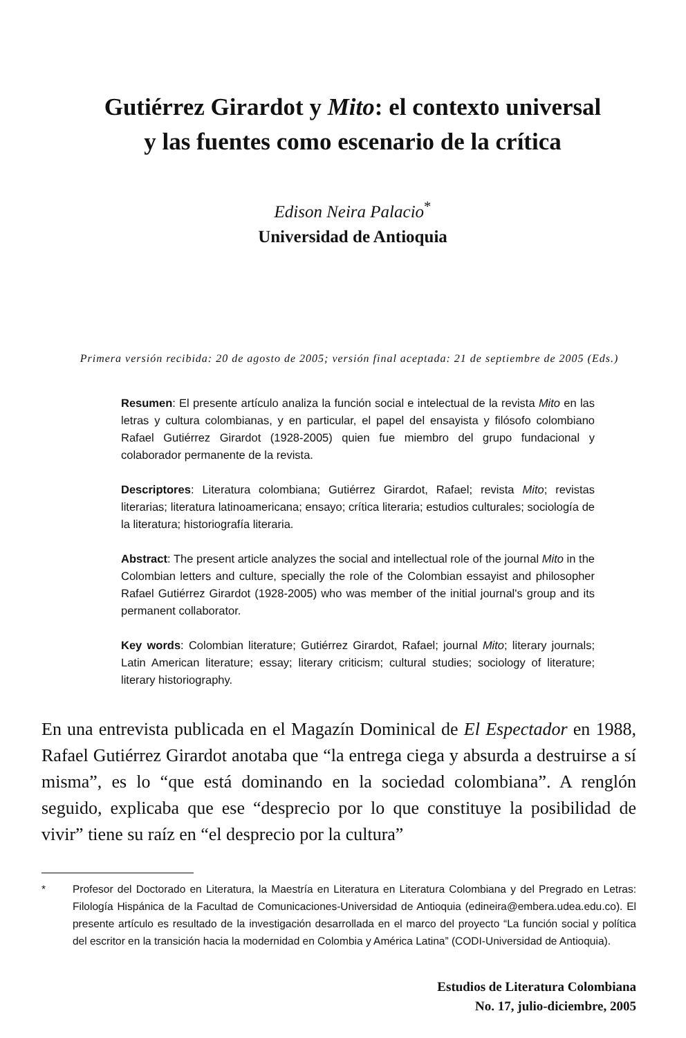Gutiérrez Girardot y Mito: el contexto universal
y las fuentes como escenario de la crítica
Edison Neira Palacio<sup>*</sup>
Universidad de Antioquia
Primera versión recibida: 20 de agosto de 2005; versión final aceptada: 21 de septiembre de 2005 (Eds.)
Resumen: El presente artículo analiza la función social e intelectual de la revista Mito en las letras y cultura colombianas, y en particular, el papel del ensayista y filósofo colombiano Rafael Gutiérrez Girardot (1928-2005) quien fue miembro del grupo fundacional y colaborador permanente de la revista.
Descriptores: Literatura colombiana; Gutiérrez Girardot, Rafael; revista Mito; revistas literarias; literatura latinoamericana; ensayo; crítica literaria; estudios culturales; sociología de la literatura; historiografía literaria.
Abstract: The present article analyzes the social and intellectual role of the journal Mito in the Colombian letters and culture, specially the role of the Colombian essayist and philosopher Rafael Gutiérrez Girardot (1928-2005) who was member of the initial journal's group and its permanent collaborator.
Key words: Colombian literature; Gutiérrez Girardot, Rafael; journal Mito; literary journals; Latin American literature; essay; literary criticism; cultural studies; sociology of literature; literary historiography.
En una entrevista publicada en el Magazín Dominical de El Espectador en 1988, Rafael Gutiérrez Girardot anotaba que “la entrega ciega y absurda a destruirse a sí misma”, es lo “que está dominando en la sociedad colombiana”. A renglón seguido, explicaba que ese “desprecio por lo que constituye la posibilidad de vivir” tiene su raíz en “el desprecio por la cultura”
* Profesor del Doctorado en Literatura, la Maestría en Literatura en Literatura Colombiana y del Pregrado en Letras: Filología Hispánica de la Facultad de Comunicaciones-Universidad de Antioquia (edineira@embera.udea.edu.co). El presente artículo es resultado de la investigación desarrollada en el marco del proyecto “La función social y política del escritor en la transición hacia la modernidad en Colombia y América Latina” (CODI-Universidad de Antioquia).
Estudios de Literatura Colombiana
No. 17, julio-diciembre, 2005